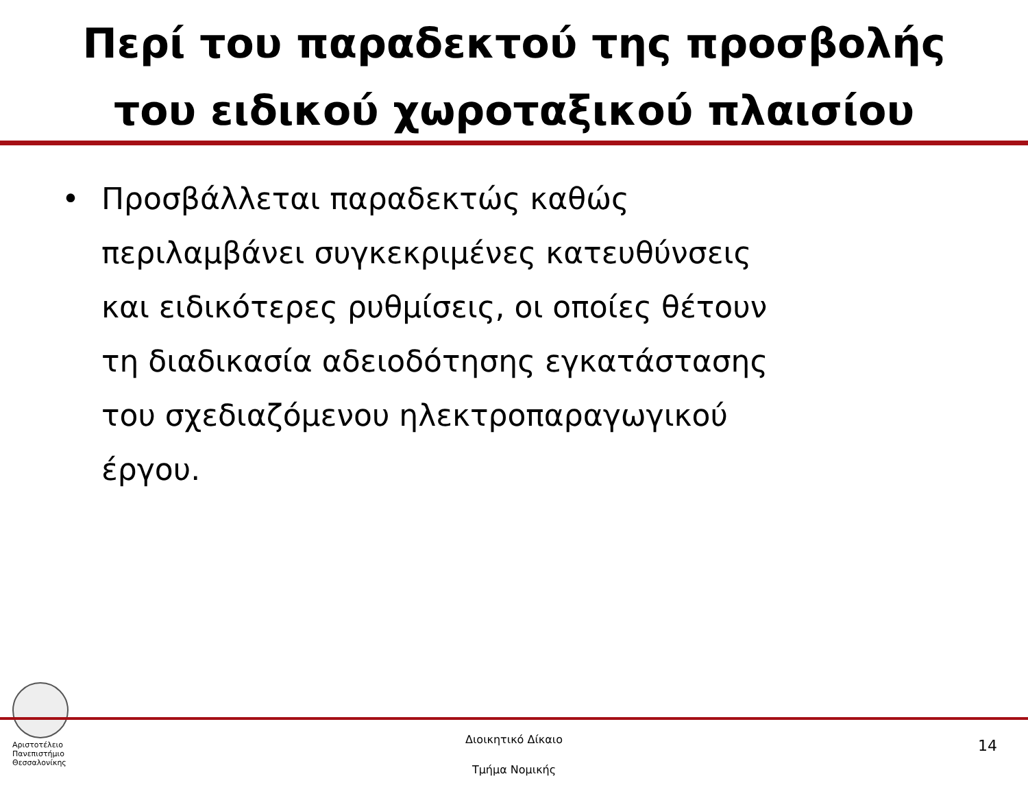Περί του παραδεκτού της προσβολής
του ειδικού χωροταξικού πλαισίου
• Προσβάλλεται παραδεκτώς καθώς
περιλαμβάνει συγκεκριμένες κατευθύνσεις
και ειδικότερες ρυθμίσεις, οι οποίες θέτουν
τη διαδικασία αδειοδότησης εγκατάστασης
του σχεδιαζόμενου ηλεκτροπαραγωγικού
έργου.
Αριστοτέλειο
Πανεπιστήμιο
Θεσσαλονίκης
Διοικητικό Δίκαιο
Τμήμα Νομικής
14